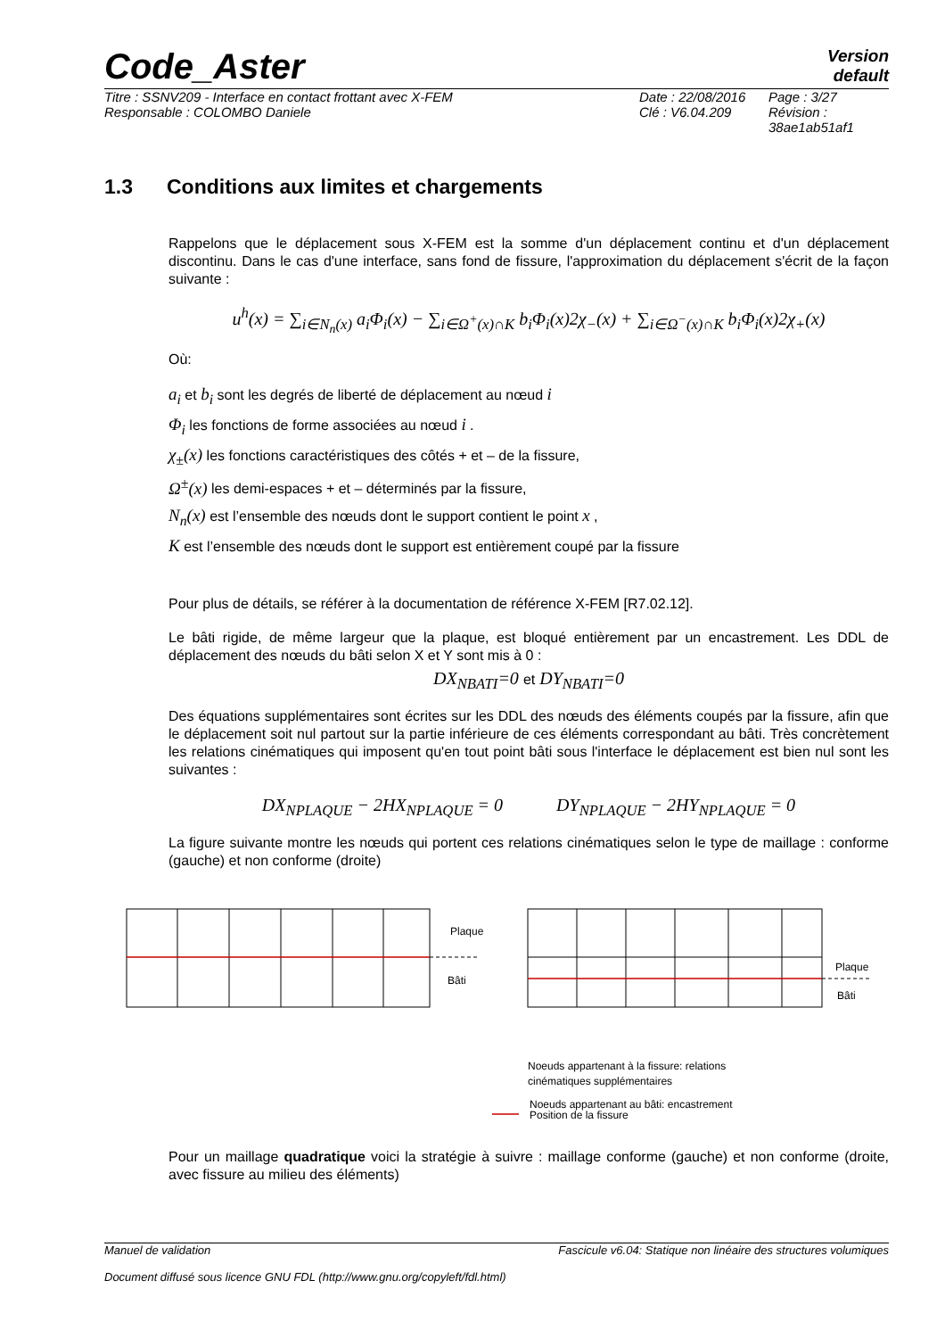Version
default
Code_Aster
Titre : SSNV209 - Interface en contact frottant avec X-FEM
Responsable : COLOMBO Daniele
Date : 22/08/2016
Clé : V6.04.209
Page : 3/27
Révision :
38ae1ab51af1
1.3 Conditions aux limites et chargements
Rappelons que le déplacement sous X-FEM est la somme d'un déplacement continu et d'un déplacement discontinu. Dans le cas d'une interface, sans fond de fissure, l'approximation du déplacement s'écrit de la façon suivante :
u<sup>h</sup>(x) = ∑<sub>i∈N<sub>n</sub>(x)</sub> a<sub>i</sub>Φ<sub>i</sub>(x) − ∑<sub>i∈Ω<sup>+</sup>(x)∩K</sub> b<sub>i</sub>Φ<sub>i</sub>(x)2χ<sub>−</sub>(x) + ∑<sub>i∈Ω<sup>−</sup>(x)∩K</sub> b<sub>i</sub>Φ<sub>i</sub>(x)2χ<sub>+</sub>(x)
Où:
a<sub>i</sub> et b<sub>i</sub> sont les degrés de liberté de déplacement au nœud i
Φ<sub>i</sub> les fonctions de forme associées au nœud i .
χ<sub>±</sub>(x) les fonctions caractéristiques des côtés + et – de la fissure,
Ω<sup>±</sup>(x) les demi-espaces + et – déterminés par la fissure,
N<sub>n</sub>(x) est l’ensemble des nœuds dont le support contient le point x ,
K est l’ensemble des nœuds dont le support est entièrement coupé par la fissure
Pour plus de détails, se référer à la documentation de référence X-FEM [R7.02.12].
Le bâti rigide, de même largeur que la plaque, est bloqué entièrement par un encastrement. Les DDL de déplacement des nœuds du bâti selon X et Y sont mis à 0 :
DX<sub>NBATI</sub>=0 et DY<sub>NBATI</sub>=0
Des équations supplémentaires sont écrites sur les DDL des nœuds des éléments coupés par la fissure, afin que le déplacement soit nul partout sur la partie inférieure de ces éléments correspondant au bâti. Très concrètement les relations cinématiques qui imposent qu'en tout point bâti sous l'interface le déplacement est bien nul sont les suivantes :
DX<sub>NPLAQUE</sub> − 2HX<sub>NPLAQUE</sub> = 0 DY<sub>NPLAQUE</sub> − 2HY<sub>NPLAQUE</sub> = 0
La figure suivante montre les nœuds qui portent ces relations cinématiques selon le type de maillage : conforme (gauche) et non conforme (droite)
Plaque
Bâti
Plaque
Bâti
Noeuds appartenant à la fissure: relations
cinématiques supplémentaires
Noeuds appartenant au bâti: encastrement
Position de la fissure
Pour un maillage quadratique voici la stratégie à suivre : maillage conforme (gauche) et non conforme (droite, avec fissure au milieu des éléments)
Manuel de validation Fascicule v6.04: Statique non linéaire des structures volumiques
Document diffusé sous licence GNU FDL (http://www.gnu.org/copyleft/fdl.html)